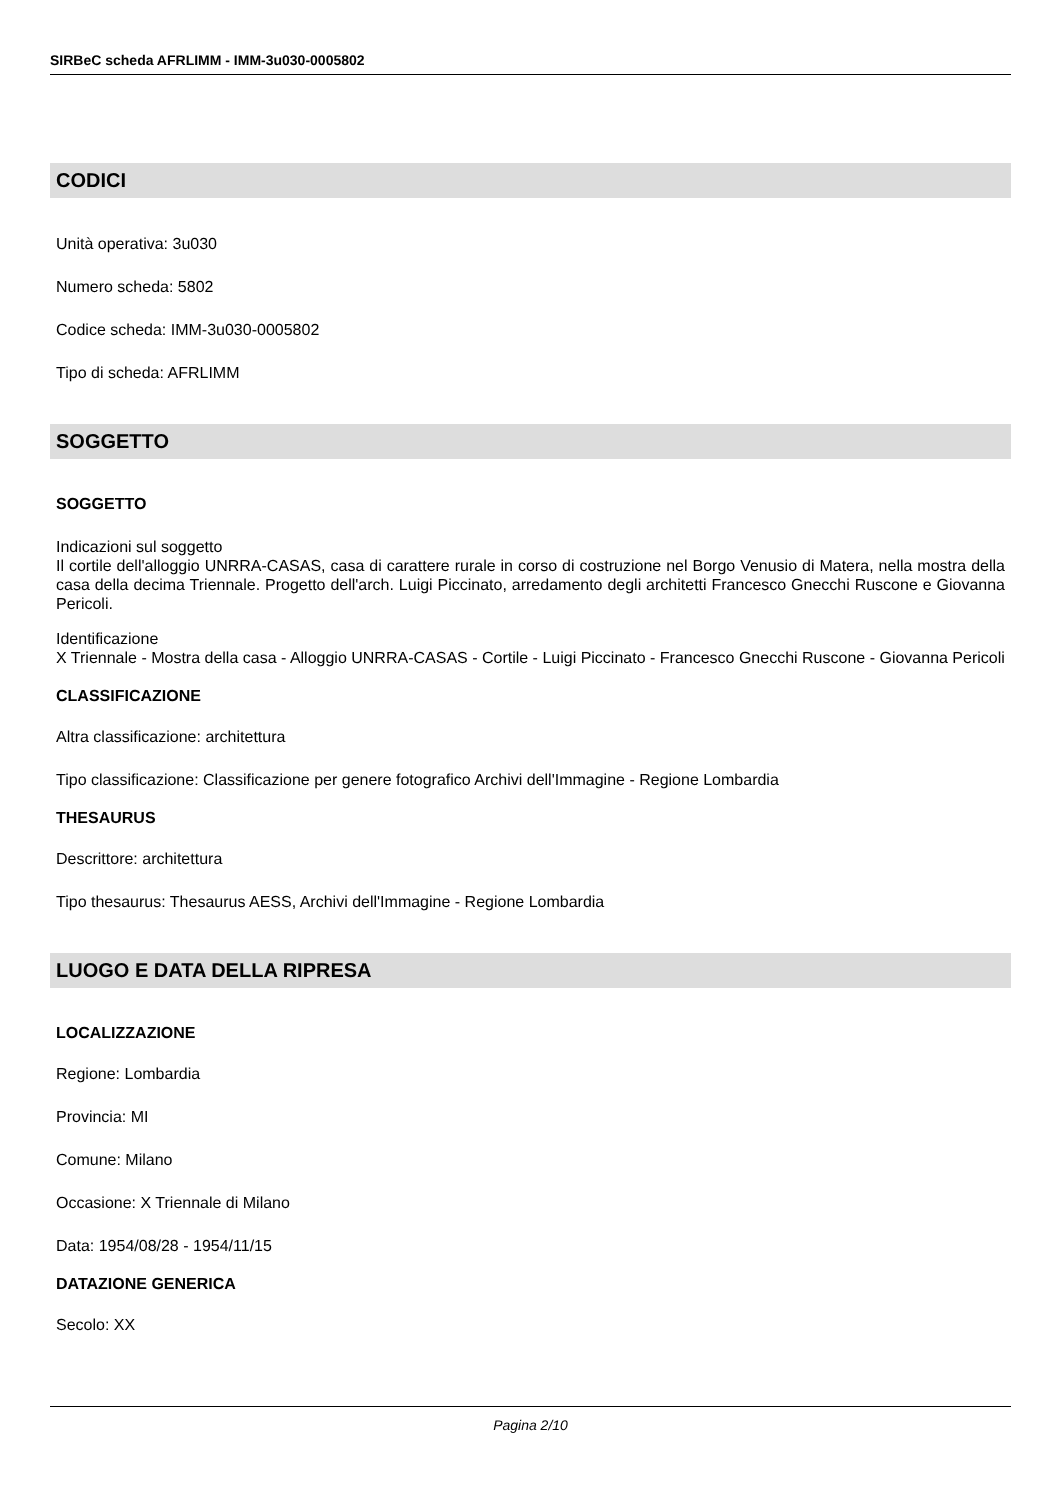SIRBeC scheda AFRLIMM - IMM-3u030-0005802
CODICI
Unità operativa: 3u030
Numero scheda: 5802
Codice scheda: IMM-3u030-0005802
Tipo di scheda: AFRLIMM
SOGGETTO
SOGGETTO
Indicazioni sul soggetto
Il cortile dell'alloggio UNRRA-CASAS, casa di carattere rurale in corso di costruzione nel Borgo Venusio di Matera, nella mostra della casa della decima Triennale. Progetto dell'arch. Luigi Piccinato, arredamento degli architetti Francesco Gnecchi Ruscone e Giovanna Pericoli.
Identificazione
X Triennale - Mostra della casa - Alloggio UNRRA-CASAS - Cortile - Luigi Piccinato - Francesco Gnecchi Ruscone - Giovanna Pericoli
CLASSIFICAZIONE
Altra classificazione: architettura
Tipo classificazione: Classificazione per genere fotografico Archivi dell'Immagine - Regione Lombardia
THESAURUS
Descrittore: architettura
Tipo thesaurus: Thesaurus AESS, Archivi dell'Immagine - Regione Lombardia
LUOGO E DATA DELLA RIPRESA
LOCALIZZAZIONE
Regione: Lombardia
Provincia: MI
Comune: Milano
Occasione: X Triennale di Milano
Data: 1954/08/28 - 1954/11/15
DATAZIONE GENERICA
Secolo: XX
Pagina 2/10